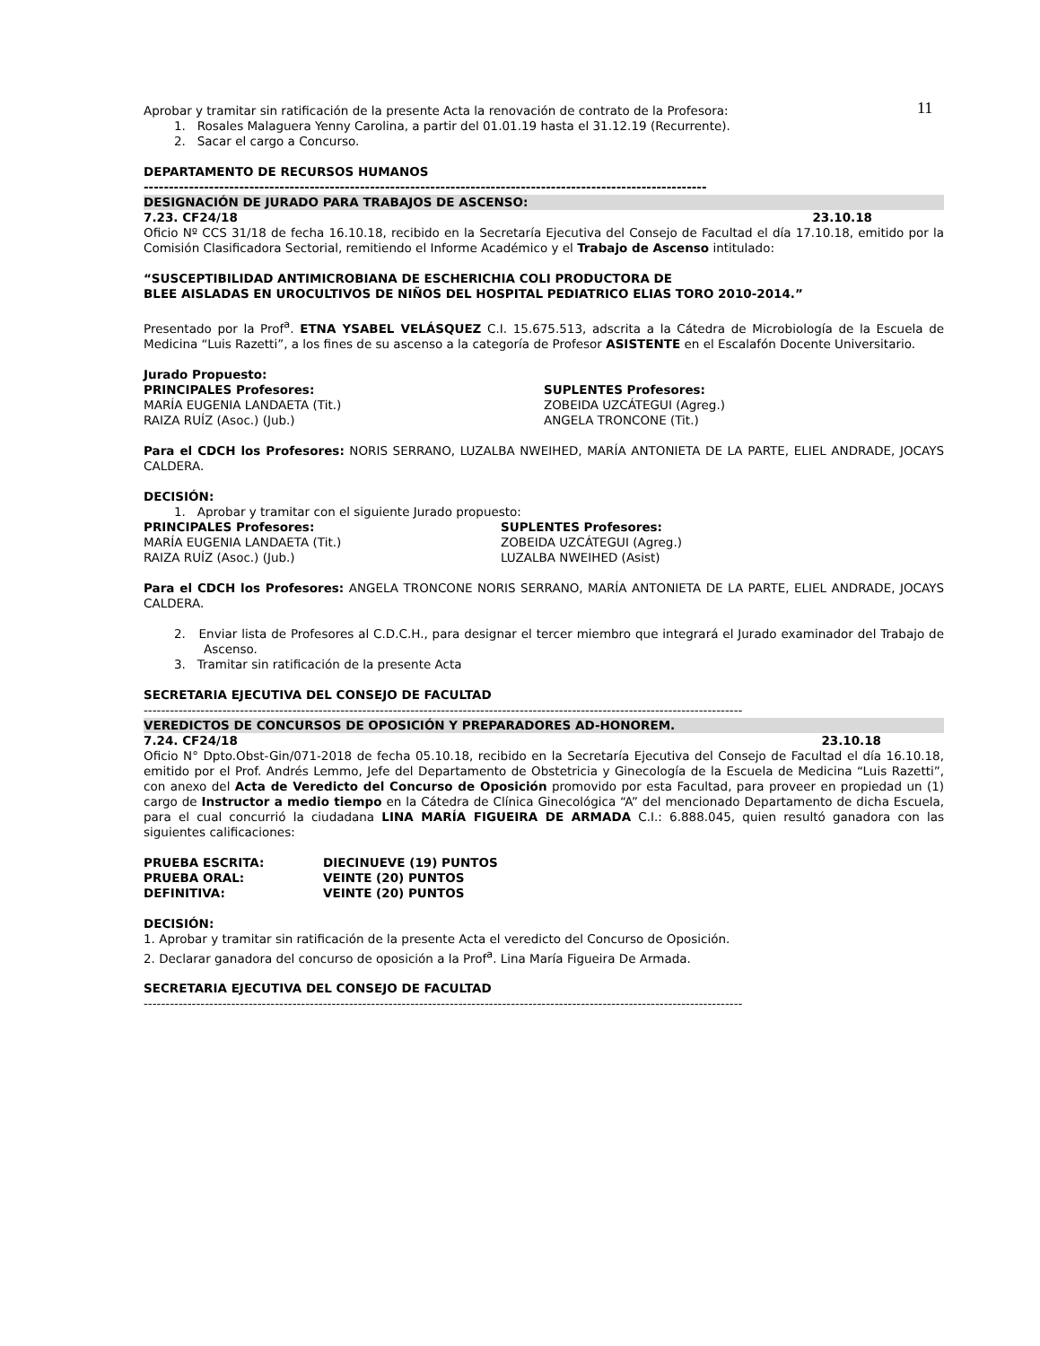11
Aprobar y tramitar sin ratificación de la presente Acta la renovación de contrato de la Profesora:
1. Rosales Malaguera Yenny Carolina, a partir del 01.01.19 hasta el 31.12.19 (Recurrente).
2. Sacar el cargo a Concurso.
DEPARTAMENTO DE RECURSOS HUMANOS
----------------------------------------------------------------------------------------------------------------
DESIGNACIÓN DE JURADO PARA TRABAJOS DE ASCENSO:
7.23. CF24/18 23.10.18
Oficio Nº CCS 31/18 de fecha 16.10.18, recibido en la Secretaría Ejecutiva del Consejo de Facultad el día 17.10.18, emitido por la Comisión Clasificadora Sectorial, remitiendo el Informe Académico y el Trabajo de Ascenso intitulado:
“SUSCEPTIBILIDAD ANTIMICROBIANA DE ESCHERICHIA COLI PRODUCTORA DE
BLEE AISLADAS EN UROCULTIVOS DE NIÑOS DEL HOSPITAL PEDIATRICO ELIAS TORO 2010-2014.”
Presentado por la Prof<sup>a</sup>. ETNA YSABEL VELÁSQUEZ C.I. 15.675.513, adscrita a la Cátedra de Microbiología de la Escuela de Medicina “Luis Razetti”, a los fines de su ascenso a la categoría de Profesor ASISTENTE en el Escalafón Docente Universitario.
Jurado Propuesto:
PRINCIPALES Profesores:
MARÍA EUGENIA LANDAETA (Tit.)
RAIZA RUÍZ (Asoc.) (Jub.)
SUPLENTES Profesores:
ZOBEIDA UZCÁTEGUI (Agreg.)
ANGELA TRONCONE (Tit.)
Para el CDCH los Profesores: NORIS SERRANO, LUZALBA NWEIHED, MARÍA ANTONIETA DE LA PARTE, ELIEL ANDRADE, JOCAYS CALDERA.
DECISIÓN:
1. Aprobar y tramitar con el siguiente Jurado propuesto:
PRINCIPALES Profesores:
MARÍA EUGENIA LANDAETA (Tit.)
RAIZA RUÍZ (Asoc.) (Jub.)
SUPLENTES Profesores:
ZOBEIDA UZCÁTEGUI (Agreg.)
LUZALBA NWEIHED (Asist)
Para el CDCH los Profesores: ANGELA TRONCONE NORIS SERRANO, MARÍA ANTONIETA DE LA PARTE, ELIEL ANDRADE, JOCAYS CALDERA.
2. Enviar lista de Profesores al C.D.C.H., para designar el tercer miembro que integrará el Jurado examinador del Trabajo de Ascenso.
3. Tramitar sin ratificación de la presente Acta
SECRETARIA EJECUTIVA DEL CONSEJO DE FACULTAD
-----------------------------------------------------------------------------------------------------------------------------------------
VEREDICTOS DE CONCURSOS DE OPOSICIÓN Y PREPARADORES AD-HONOREM.
7.24. CF24/18 23.10.18
Oficio N° Dpto.Obst-Gin/071-2018 de fecha 05.10.18, recibido en la Secretaría Ejecutiva del Consejo de Facultad el día 16.10.18, emitido por el Prof. Andrés Lemmo, Jefe del Departamento de Obstetricia y Ginecología de la Escuela de Medicina “Luis Razetti”, con anexo del Acta de Veredicto del Concurso de Oposición promovido por esta Facultad, para proveer en propiedad un (1) cargo de Instructor a medio tiempo en la Cátedra de Clínica Ginecológica “A” del mencionado Departamento de dicha Escuela, para el cual concurrió la ciudadana LINA MARÍA FIGUEIRA DE ARMADA C.I.: 6.888.045, quien resultó ganadora con las siguientes calificaciones:
PRUEBA ESCRITA: DIECINUEVE (19) PUNTOS PRUEBA ORAL: VEINTE (20) PUNTOS DEFINITIVA: VEINTE (20) PUNTOS
DECISIÓN:
1. Aprobar y tramitar sin ratificación de la presente Acta el veredicto del Concurso de Oposición.
2. Declarar ganadora del concurso de oposición a la Prof<sup>a</sup>. Lina María Figueira De Armada.
SECRETARIA EJECUTIVA DEL CONSEJO DE FACULTAD
-----------------------------------------------------------------------------------------------------------------------------------------